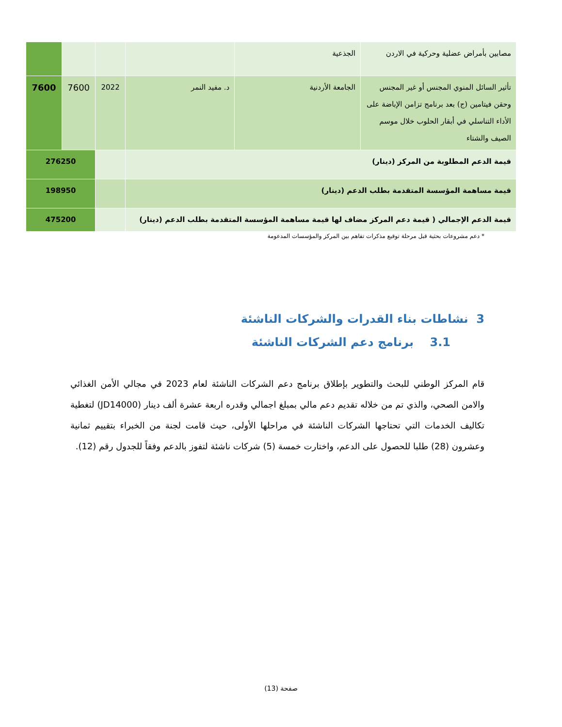| مصابين بأمراض عضلية وحركية في الاردن | الجذعية | | | | |
| تأثير السائل المنوي المجنس أو غير المجنس وحقن فيتامين (ج) بعد برنامج تزامن الإباضة على الأداء التناسلي في أبقار الحلوب خلال موسم الصيف والشتاء | الجامعة الأردنية | د. مفيد النمر | 2022 | 7600 | 7600 |
| قيمة الدعم المطلوبة من المركز (دينار) | | | | 276250 | |
| قيمة مساهمة المؤسسة المتقدمة بطلب الدعم (دينار) | | | | 198950 | |
| قيمة الدعم الإجمالي ( قيمة دعم المركز مضاف لها قيمة مساهمة المؤسسة المتقدمة بطلب الدعم (دينار) | | | | 475200 | |
* دعم مشروعات بحثية قبل مرحلة توقيع مذكرات تفاهم بين المركز والمؤسسات المدعومة
3 نشاطات بناء القدرات والشركات الناشئة
3.1 برنامج دعم الشركات الناشئة
قام المركز الوطني للبحث والتطوير بإطلاق برنامج دعم الشركات الناشئة لعام 2023 في مجالي الأمن الغذائي والامن الصحي، والذي تم من خلاله تقديم دعم مالي بمبلغ اجمالي وقدره اربعة عشرة ألف دينار (JD14000) لتغطية تكاليف الخدمات التي تحتاجها الشركات الناشئة في مراحلها الأولى، حيث قامت لجنة من الخبراء بتقييم ثمانية وعشرون (28) طلبا للحصول على الدعم، واختارت خمسة (5) شركات ناشئة لتفوز بالدعم وفقاً للجدول رقم (12).
صفحة (13)